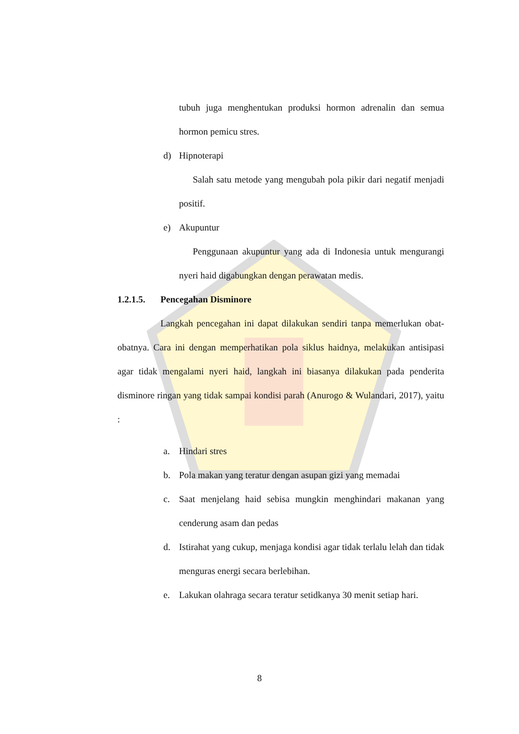tubuh juga menghentukan produksi hormon adrenalin dan semua hormon pemicu stres.
d) Hipnoterapi
Salah satu metode yang mengubah pola pikir dari negatif menjadi positif.
e) Akupuntur
Penggunaan akupuntur yang ada di Indonesia untuk mengurangi nyeri haid digabungkan dengan perawatan medis.
1.2.1.5. Pencegahan Disminore
Langkah pencegahan ini dapat dilakukan sendiri tanpa memerlukan obat-obatnya. Cara ini dengan memperhatikan pola siklus haidnya, melakukan antisipasi agar tidak mengalami nyeri haid, langkah ini biasanya dilakukan pada penderita disminore ringan yang tidak sampai kondisi parah (Anurogo & Wulandari, 2017), yaitu :
a. Hindari stres
b. Pola makan yang teratur dengan asupan gizi yang memadai
c. Saat menjelang haid sebisa mungkin menghindari makanan yang cenderung asam dan pedas
d. Istirahat yang cukup, menjaga kondisi agar tidak terlalu lelah dan tidak menguras energi secara berlebihan.
e. Lakukan olahraga secara teratur setidkanya 30 menit setiap hari.
8